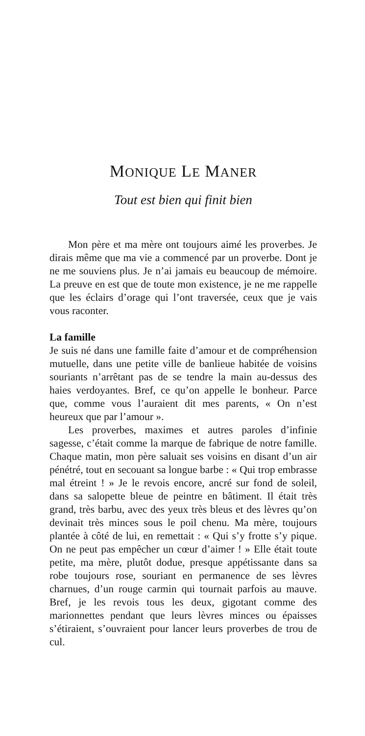MONIQUE LE MANER
Tout est bien qui finit bien
Mon père et ma mère ont toujours aimé les proverbes. Je dirais même que ma vie a commencé par un proverbe. Dont je ne me souviens plus. Je n’ai jamais eu beaucoup de mémoire. La preuve en est que de toute mon existence, je ne me rappelle que les éclairs d’orage qui l’ont traversée, ceux que je vais vous raconter.
La famille
Je suis né dans une famille faite d’amour et de compréhension mutuelle, dans une petite ville de banlieue habitée de voisins souriants n’arrêtant pas de se tendre la main au-dessus des haies verdoyantes. Bref, ce qu’on appelle le bonheur. Parce que, comme vous l’auraient dit mes parents, « On n’est heureux que par l’amour ».
Les proverbes, maximes et autres paroles d’infinie sagesse, c’était comme la marque de fabrique de notre famille. Chaque matin, mon père saluait ses voisins en disant d’un air pénétré, tout en secouant sa longue barbe : « Qui trop embrasse mal étreint ! » Je le revois encore, ancré sur fond de soleil, dans sa salopette bleue de peintre en bâtiment. Il était très grand, très barbu, avec des yeux très bleus et des lèvres qu’on devinait très minces sous le poil chenu. Ma mère, toujours plantée à côté de lui, en remettait : « Qui s’y frotte s’y pique. On ne peut pas empêcher un cœur d’aimer ! » Elle était toute petite, ma mère, plutôt dodue, presque appétissante dans sa robe toujours rose, souriant en permanence de ses lèvres charnues, d’un rouge carmin qui tournait parfois au mauve. Bref, je les revois tous les deux, gigotant comme des marionnettes pendant que leurs lèvres minces ou épaisses s’étiraient, s’ouvraient pour lancer leurs proverbes de trou de cul.